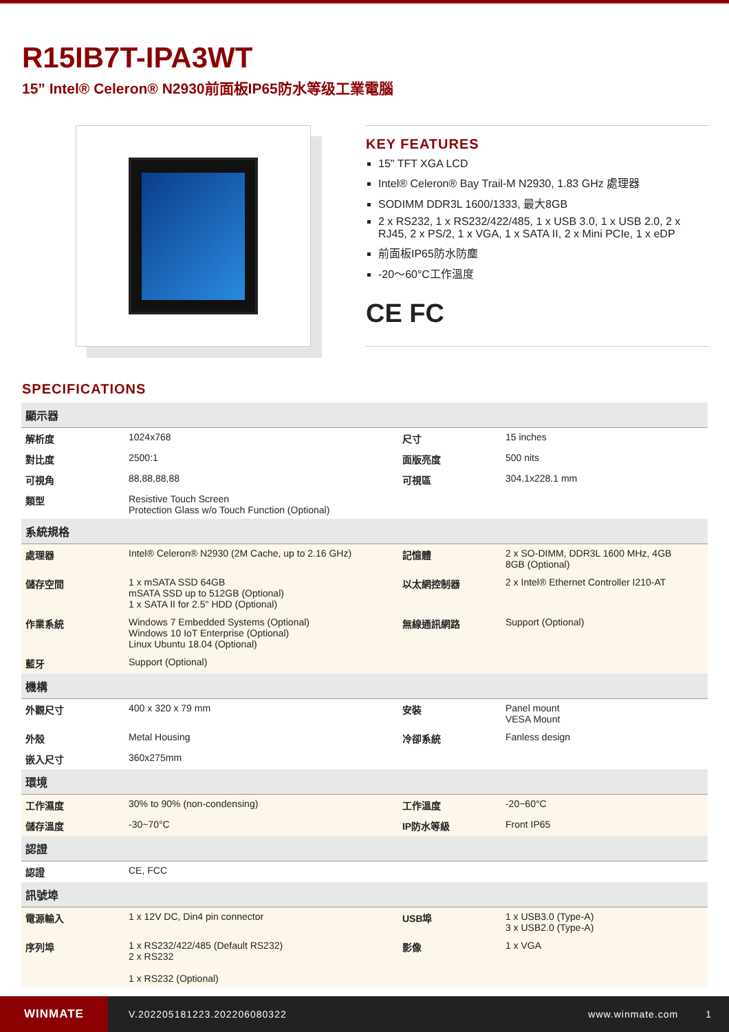R15IB7T-IPA3WT
15” Intel® Celeron® N2930前面板IP65防水等级工業電腦
KEY FEATURES
15" TFT XGA LCD
Intel® Celeron® Bay Trail-M N2930, 1.83 GHz 處理器
SODIMM DDR3L 1600/1333, 最大8GB
2 x RS232, 1 x RS232/422/485, 1 x USB 3.0, 1 x USB 2.0, 2 x RJ45, 2 x PS/2, 1 x VGA, 1 x SATA II, 2 x Mini PCIe, 1 x eDP
前面板IP65防水防塵
-20～60°C工作溫度
CE FC
SPECIFICATIONS
| 顯示器 | | | |
| --- | --- | --- | --- |
| 解析度 | 1024x768 | 尺寸 | 15 inches |
| 對比度 | 2500:1 | 面版亮度 | 500 nits |
| 可視角 | 88,88,88,88 | 可視區 | 304.1x228.1 mm |
| 類型 | Resistive Touch Screen Protection Glass w/o Touch Function (Optional) | | |
| 系統規格 | | | |
| 處理器 | Intel® Celeron® N2930 (2M Cache, up to 2.16 GHz) | 記憶體 | 2 x SO-DIMM, DDR3L 1600 MHz, 4GB 8GB (Optional) |
| 儲存空間 | 1 x mSATA SSD 64GB mSATA SSD up to 512GB (Optional) 1 x SATA II for 2.5" HDD (Optional) | 以太網控制器 | 2 x Intel® Ethernet Controller I210-AT |
| 作業系統 | Windows 7 Embedded Systems (Optional) Windows 10 IoT Enterprise (Optional) Linux Ubuntu 18.04 (Optional) | 無線通訊網路 | Support (Optional) |
| 藍牙 | Support (Optional) | | |
| 機構 | | | |
| 外觀尺寸 | 400 x 320 x 79 mm | 安裝 | Panel mount VESA Mount |
| 外殼 | Metal Housing | 冷卻系統 | Fanless design |
| 嵌入尺寸 | 360x275mm | | |
| 環境 | | | |
| 工作濕度 | 30% to 90% (non-condensing) | 工作溫度 | -20~60°C |
| 儲存溫度 | -30~70°C | IP防水等級 | Front IP65 |
| 認證 | | | |
| 認證 | CE, FCC | | |
| 訊號埠 | | | |
| 電源輸入 | 1 x 12V DC, Din4 pin connector | USB埠 | 1 x USB3.0 (Type-A) 3 x USB2.0 (Type-A) |
| 序列埠 | 1 x RS232/422/485 (Default RS232) 2 x RS232 1 x RS232 (Optional) | 影像 | 1 x VGA |
WINMATE
V.202205181223.202206080322 www.winmate.com 1